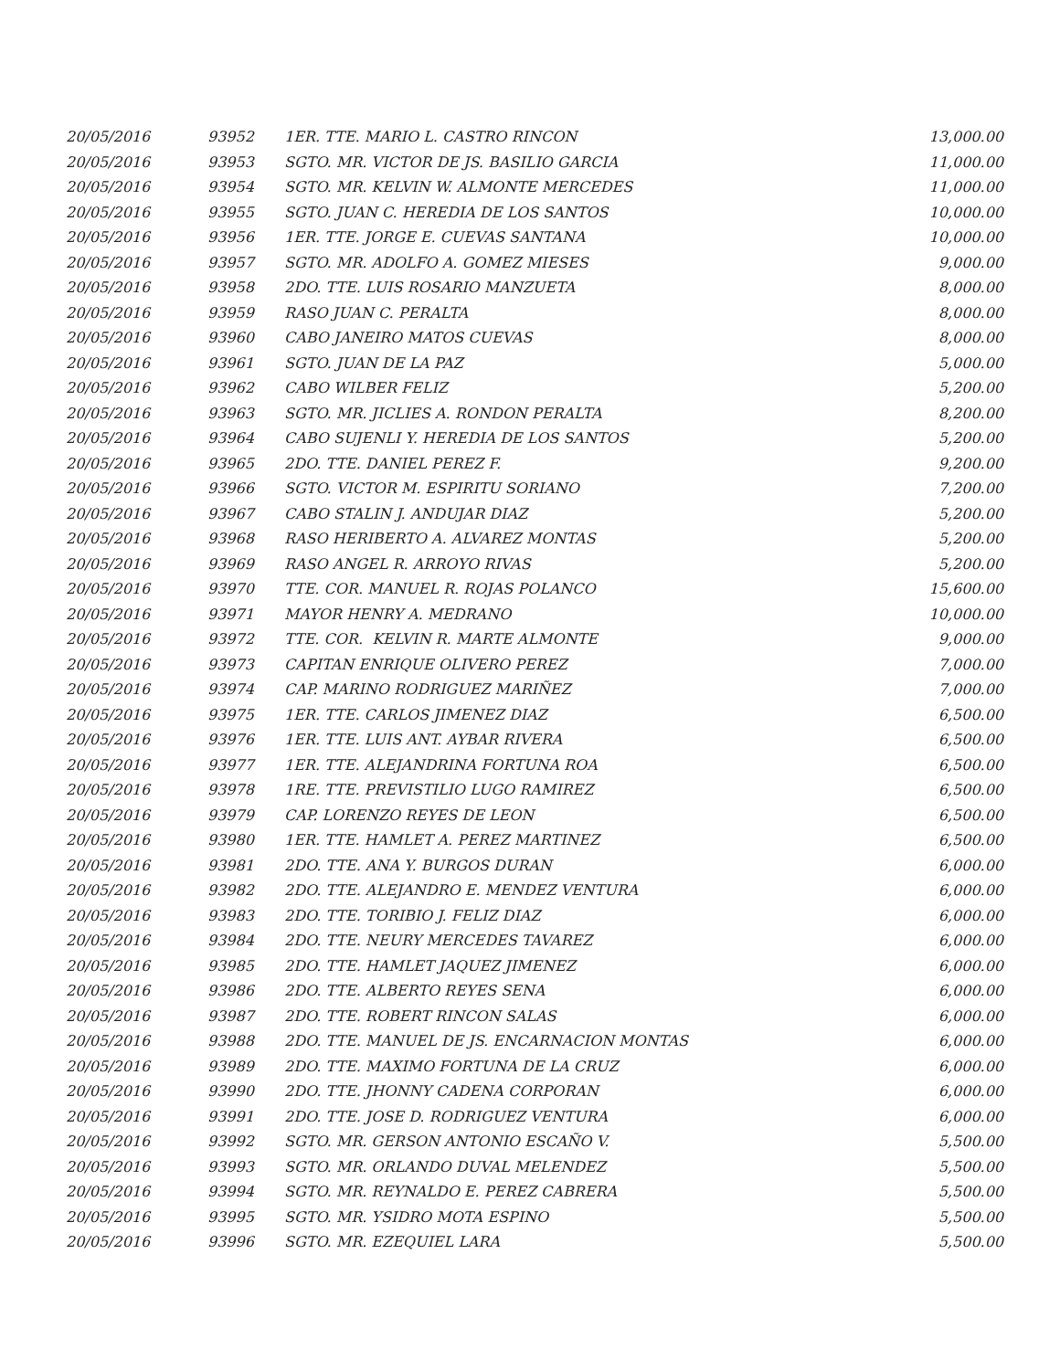| 20/05/2016 | 93952 | 1ER. TTE. MARIO L. CASTRO RINCON | 13,000.00 |
| 20/05/2016 | 93953 | SGTO. MR. VICTOR DE JS. BASILIO GARCIA | 11,000.00 |
| 20/05/2016 | 93954 | SGTO. MR. KELVIN W. ALMONTE MERCEDES | 11,000.00 |
| 20/05/2016 | 93955 | SGTO. JUAN C. HEREDIA DE LOS SANTOS | 10,000.00 |
| 20/05/2016 | 93956 | 1ER. TTE. JORGE E. CUEVAS SANTANA | 10,000.00 |
| 20/05/2016 | 93957 | SGTO. MR. ADOLFO A. GOMEZ MIESES | 9,000.00 |
| 20/05/2016 | 93958 | 2DO. TTE. LUIS ROSARIO MANZUETA | 8,000.00 |
| 20/05/2016 | 93959 | RASO JUAN C. PERALTA | 8,000.00 |
| 20/05/2016 | 93960 | CABO JANEIRO MATOS CUEVAS | 8,000.00 |
| 20/05/2016 | 93961 | SGTO. JUAN DE LA PAZ | 5,000.00 |
| 20/05/2016 | 93962 | CABO WILBER FELIZ | 5,200.00 |
| 20/05/2016 | 93963 | SGTO. MR. JICLIES A. RONDON PERALTA | 8,200.00 |
| 20/05/2016 | 93964 | CABO SUJENLI Y. HEREDIA DE LOS SANTOS | 5,200.00 |
| 20/05/2016 | 93965 | 2DO. TTE. DANIEL PEREZ F. | 9,200.00 |
| 20/05/2016 | 93966 | SGTO. VICTOR M. ESPIRITU SORIANO | 7,200.00 |
| 20/05/2016 | 93967 | CABO STALIN J. ANDUJAR DIAZ | 5,200.00 |
| 20/05/2016 | 93968 | RASO HERIBERTO A. ALVAREZ MONTAS | 5,200.00 |
| 20/05/2016 | 93969 | RASO ANGEL R. ARROYO RIVAS | 5,200.00 |
| 20/05/2016 | 93970 | TTE. COR. MANUEL R. ROJAS POLANCO | 15,600.00 |
| 20/05/2016 | 93971 | MAYOR HENRY A. MEDRANO | 10,000.00 |
| 20/05/2016 | 93972 | TTE. COR. KELVIN R. MARTE ALMONTE | 9,000.00 |
| 20/05/2016 | 93973 | CAPITAN ENRIQUE OLIVERO PEREZ | 7,000.00 |
| 20/05/2016 | 93974 | CAP. MARINO RODRIGUEZ MARIÑEZ | 7,000.00 |
| 20/05/2016 | 93975 | 1ER. TTE. CARLOS JIMENEZ DIAZ | 6,500.00 |
| 20/05/2016 | 93976 | 1ER. TTE. LUIS ANT. AYBAR RIVERA | 6,500.00 |
| 20/05/2016 | 93977 | 1ER. TTE. ALEJANDRINA FORTUNA ROA | 6,500.00 |
| 20/05/2016 | 93978 | 1RE. TTE. PREVISTILIO LUGO RAMIREZ | 6,500.00 |
| 20/05/2016 | 93979 | CAP. LORENZO REYES DE LEON | 6,500.00 |
| 20/05/2016 | 93980 | 1ER. TTE. HAMLET A. PEREZ MARTINEZ | 6,500.00 |
| 20/05/2016 | 93981 | 2DO. TTE. ANA Y. BURGOS DURAN | 6,000.00 |
| 20/05/2016 | 93982 | 2DO. TTE. ALEJANDRO E. MENDEZ VENTURA | 6,000.00 |
| 20/05/2016 | 93983 | 2DO. TTE. TORIBIO J. FELIZ DIAZ | 6,000.00 |
| 20/05/2016 | 93984 | 2DO. TTE. NEURY MERCEDES TAVAREZ | 6,000.00 |
| 20/05/2016 | 93985 | 2DO. TTE. HAMLET JAQUEZ JIMENEZ | 6,000.00 |
| 20/05/2016 | 93986 | 2DO. TTE. ALBERTO REYES SENA | 6,000.00 |
| 20/05/2016 | 93987 | 2DO. TTE. ROBERT RINCON SALAS | 6,000.00 |
| 20/05/2016 | 93988 | 2DO. TTE. MANUEL DE JS. ENCARNACION MONTAS | 6,000.00 |
| 20/05/2016 | 93989 | 2DO. TTE. MAXIMO FORTUNA DE LA CRUZ | 6,000.00 |
| 20/05/2016 | 93990 | 2DO. TTE. JHONNY CADENA CORPORAN | 6,000.00 |
| 20/05/2016 | 93991 | 2DO. TTE. JOSE D. RODRIGUEZ VENTURA | 6,000.00 |
| 20/05/2016 | 93992 | SGTO. MR. GERSON ANTONIO ESCAÑO V. | 5,500.00 |
| 20/05/2016 | 93993 | SGTO. MR. ORLANDO DUVAL MELENDEZ | 5,500.00 |
| 20/05/2016 | 93994 | SGTO. MR. REYNALDO E. PEREZ CABRERA | 5,500.00 |
| 20/05/2016 | 93995 | SGTO. MR. YSIDRO MOTA ESPINO | 5,500.00 |
| 20/05/2016 | 93996 | SGTO. MR. EZEQUIEL LARA | 5,500.00 |